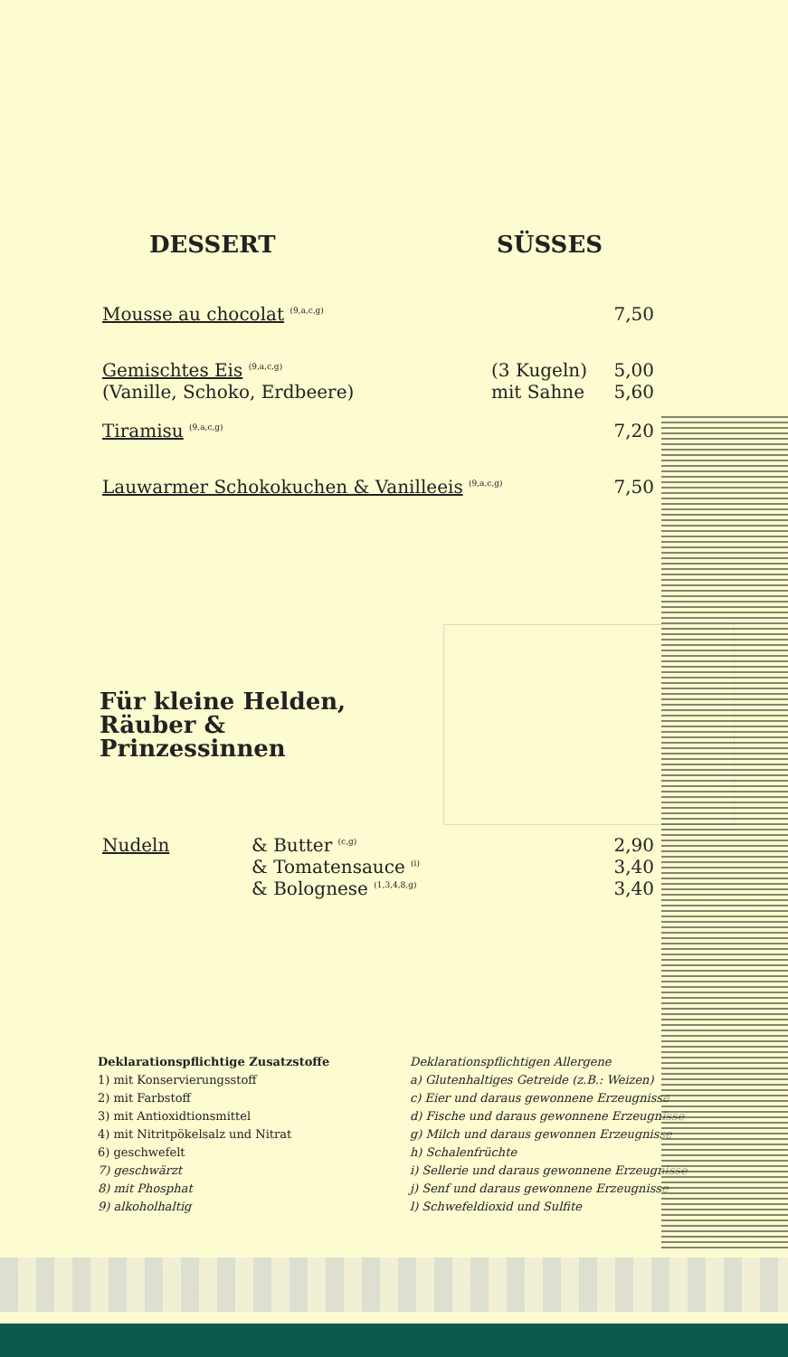DESSERT SÜSSES
Mousse au chocolat <sup>(9,a,c,g)</sup> 7,50
Gemischtes Eis <sup>(9,a,c,g)</sup>
(Vanille, Schoko, Erdbeere) (3 Kugeln)
mit Sahne 5,00
5,60
Tiramisu <sup>(9,a,c,g)</sup> 7,20
Lauwarmer Schokokuchen & Vanilleeis <sup>(9,a,c,g)</sup> 7,50
Für kleine Helden, Räuber & Prinzessinnen
Nudeln & Butter <sup>(c,g)</sup>
& Tomatensauce <sup>(i)</sup>
& Bolognese <sup>(1,3,4,8,g)</sup> 2,90
3,40
3,40
Deklarationspflichtige Zusatzstoffe
1) mit Konservierungsstoff
2) mit Farbstoff
3) mit Antioxidtionsmittel
4) mit Nitritpökelsalz und Nitrat
6) geschwefelt
7) geschwärzt
8) mit Phosphat
9) alkoholhaltig
Deklarationspflichtigen Allergene
a) Glutenhaltiges Getreide (z.B.: Weizen)
c) Eier und daraus gewonnene Erzeugnisse
d) Fische und daraus gewonnene Erzeugnisse
g) Milch und daraus gewonnen Erzeugnisse
h) Schalenfrüchte
i) Sellerie und daraus gewonnene Erzeugnisse
j) Senf und daraus gewonnene Erzeugnisse
l) Schwefeldioxid und Sulfite